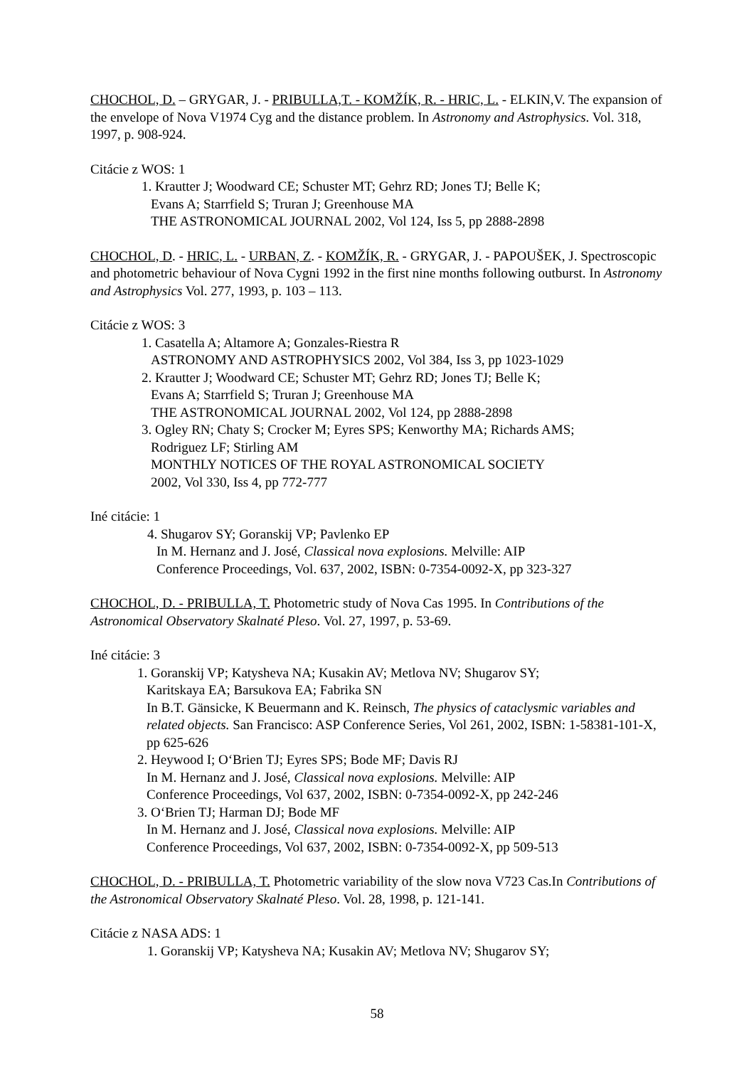CHOCHOL, D. – GRYGAR, J. - PRIBULLA,T. - KOMŽÍK, R. - HRIC, L. - ELKIN,V. The expansion of the envelope of Nova V1974 Cyg and the distance problem. In Astronomy and Astrophysics. Vol. 318, 1997, p. 908-924.
Citácie z WOS: 1
1. Krautter J; Woodward CE; Schuster MT; Gehrz RD; Jones TJ; Belle K;
Evans A; Starrfield S; Truran J; Greenhouse MA
THE ASTRONOMICAL JOURNAL 2002, Vol 124, Iss 5, pp 2888-2898
CHOCHOL, D. - HRIC, L. - URBAN, Z. - KOMŽÍK, R. - GRYGAR, J. - PAPOUŠEK, J. Spectroscopic and photometric behaviour of Nova Cygni 1992 in the first nine months following outburst. In Astronomy and Astrophysics Vol. 277, 1993, p. 103 – 113.
Citácie z WOS: 3
1. Casatella A; Altamore A; Gonzales-Riestra R
ASTRONOMY AND ASTROPHYSICS 2002, Vol 384, Iss 3, pp 1023-1029
2. Krautter J; Woodward CE; Schuster MT; Gehrz RD; Jones TJ; Belle K;
Evans A; Starrfield S; Truran J; Greenhouse MA
THE ASTRONOMICAL JOURNAL 2002, Vol 124, pp 2888-2898
3. Ogley RN; Chaty S; Crocker M; Eyres SPS; Kenworthy MA; Richards AMS;
Rodriguez LF; Stirling AM
MONTHLY NOTICES OF THE ROYAL ASTRONOMICAL SOCIETY
2002, Vol 330, Iss 4, pp 772-777
Iné citácie: 1
4. Shugarov SY; Goranskij VP; Pavlenko EP
In M. Hernanz and J. José, Classical nova explosions. Melville: AIP
Conference Proceedings, Vol. 637, 2002, ISBN: 0-7354-0092-X, pp 323-327
CHOCHOL, D. - PRIBULLA, T. Photometric study of Nova Cas 1995. In Contributions of the Astronomical Observatory Skalnaté Pleso. Vol. 27, 1997, p. 53-69.
Iné citácie: 3
1. Goranskij VP; Katysheva NA; Kusakin AV; Metlova NV; Shugarov SY;
Karitskaya EA; Barsukova EA; Fabrika SN
In B.T. Gänsicke, K Beuermann and K. Reinsch, The physics of cataclysmic variables and related objects. San Francisco: ASP Conference Series, Vol 261, 2002, ISBN: 1-58381-101-X, pp 625-626
2. Heywood I; O‘Brien TJ; Eyres SPS; Bode MF; Davis RJ
In M. Hernanz and J. José, Classical nova explosions. Melville: AIP
Conference Proceedings, Vol 637, 2002, ISBN: 0-7354-0092-X, pp 242-246
3. O‘Brien TJ; Harman DJ; Bode MF
In M. Hernanz and J. José, Classical nova explosions. Melville: AIP
Conference Proceedings, Vol 637, 2002, ISBN: 0-7354-0092-X, pp 509-513
CHOCHOL, D. - PRIBULLA, T. Photometric variability of the slow nova V723 Cas.In Contributions of the Astronomical Observatory Skalnaté Pleso. Vol. 28, 1998, p. 121-141.
Citácie z NASA ADS: 1
1. Goranskij VP; Katysheva NA; Kusakin AV; Metlova NV; Shugarov SY;
58